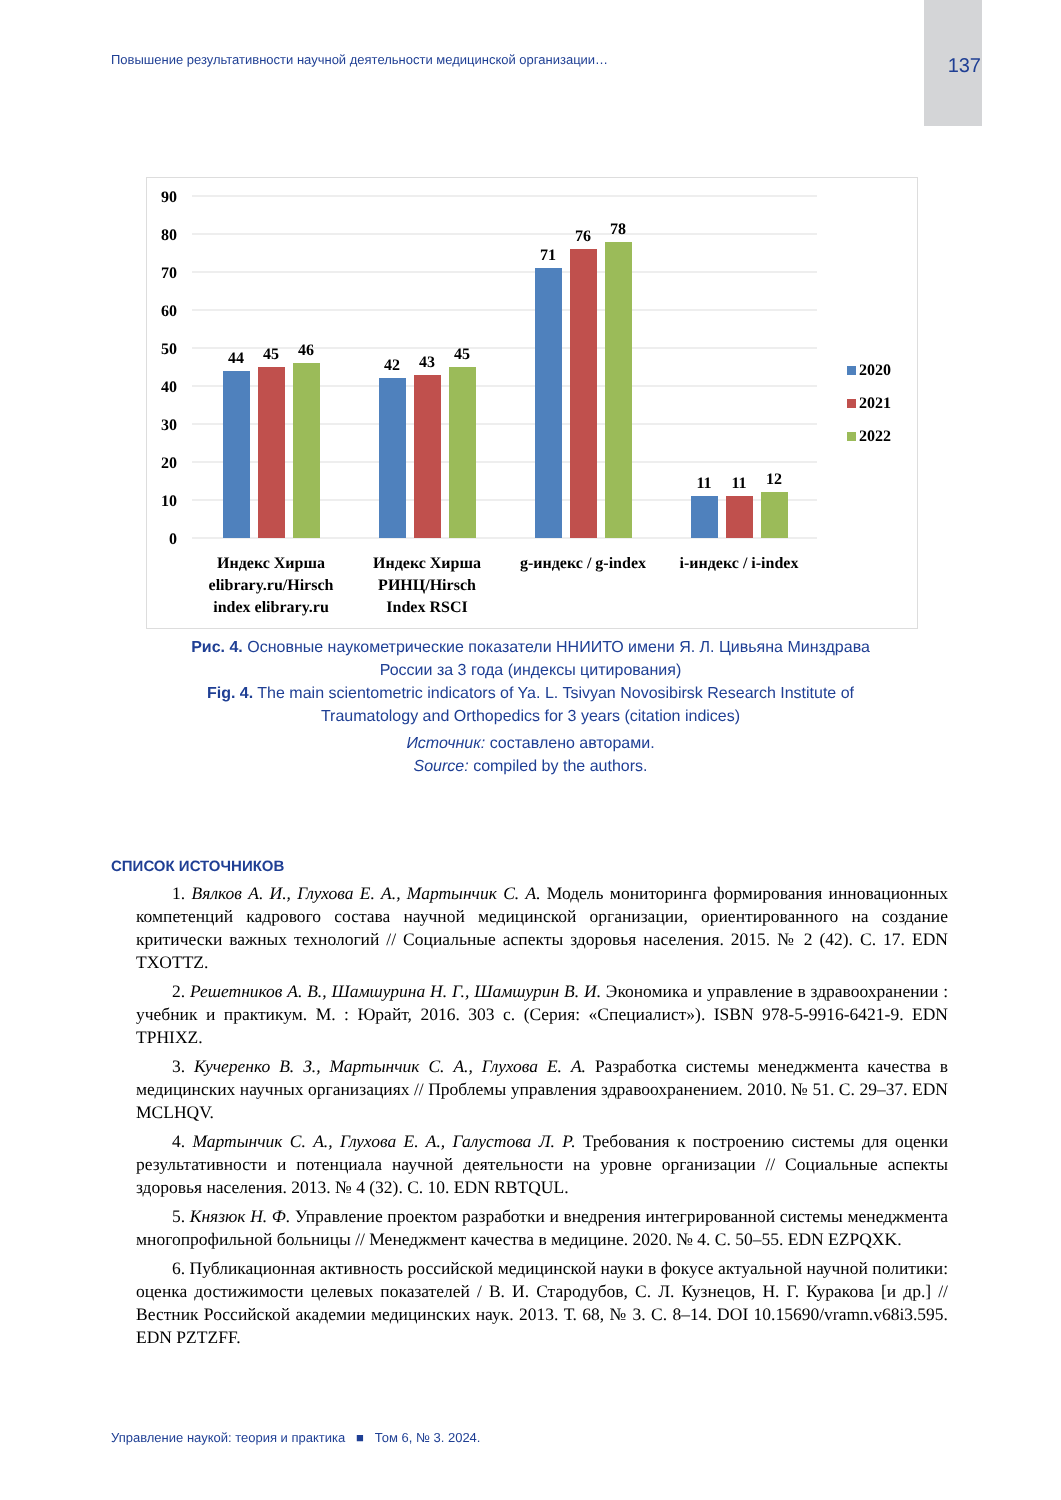Повышение результативности научной деятельности медицинской организации… 137
90
80
70
60
50
40
30
20
10
0
44
45
46
42
43
45
71
76
78
11
11
12
Индекс Хирша
elibrary.ru/Hirsch
index elibrary.ru
Индекс Хирша
РИНЦ/Hirsch
Index RSCI
g-индекс / g-index
i-индекс / i-index
2020
2021
2022
Рис. 4. Основные наукометрические показатели ННИИТО имени Я. Л. Цивьяна Минздрава
России за 3 года (индексы цитирования)
Fig. 4. The main scientometric indicators of Ya. L. Tsivyan Novosibirsk Research Institute of
Traumatology and Orthopedics for 3 years (citation indices)
Источник: составлено авторами.
Source: compiled by the authors.
СПИСОК ИСТОЧНИКОВ
1. Вялков А. И., Глухова Е. А., Мартынчик С. А. Модель мониторинга формирования инновационных компетенций кадрового состава научной медицинской организации, ориентированного на создание критически важных технологий // Социальные аспекты здоровья населения. 2015. № 2 (42). С. 17. EDN TXOTTZ.
2. Решетников А. В., Шамшурина Н. Г., Шамшурин В. И. Экономика и управление в здравоохранении : учебник и практикум. М. : Юрайт, 2016. 303 с. (Серия: «Специалист»). ISBN 978-5-9916-6421-9. EDN TPHIXZ.
3. Кучеренко В. З., Мартынчик С. А., Глухова Е. А. Разработка системы менеджмента качества в медицинских научных организациях // Проблемы управления здравоохранением. 2010. № 51. С. 29–37. EDN MCLHQV.
4. Мартынчик С. А., Глухова Е. А., Галустова Л. Р. Требования к построению системы для оценки результативности и потенциала научной деятельности на уровне организации // Социальные аспекты здоровья населения. 2013. № 4 (32). С. 10. EDN RBTQUL.
5. Князюк Н. Ф. Управление проектом разработки и внедрения интегрированной системы менеджмента многопрофильной больницы // Менеджмент качества в медицине. 2020. № 4. С. 50–55. EDN EZPQXK.
6. Публикационная активность российской медицинской науки в фокусе актуальной научной политики: оценка достижимости целевых показателей / В. И. Стародубов, С. Л. Кузнецов, Н. Г. Куракова [и др.] // Вестник Российской академии медицинских наук. 2013. Т. 68, № 3. С. 8–14. DOI 10.15690/vramn.v68i3.595. EDN PZTZFF.
Управление наукой: теория и практика ■ Том 6, № 3. 2024.